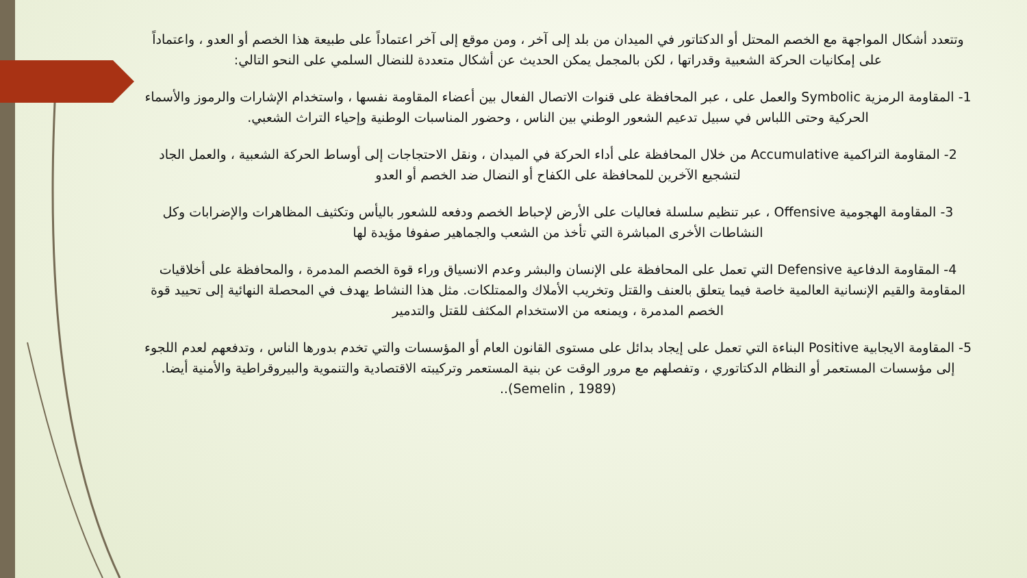وتتعدد أشكال المواجهة مع الخصم المحتل أو الدكتاتور في الميدان من بلد إلى آخر ، ومن موقع إلى آخر اعتماداً على طبيعة هذا الخصم أو العدو ، واعتماداً على إمكانيات الحركة الشعبية وقدراتها ، لكن بالمجمل يمكن الحديث عن أشكال متعددة للنضال السلمي على النحو التالي:
1- المقاومة الرمزية Symbolic والعمل على ، عبر المحافظة على قنوات الاتصال الفعال بين أعضاء المقاومة نفسها ، واستخدام الإشارات والرموز والأسماء الحركية وحتى اللباس في سبيل تدعيم الشعور الوطني بين الناس ، وحضور المناسبات الوطنية وإحياء التراث الشعبي.
2- المقاومة التراكمية Accumulative من خلال المحافظة على أداء الحركة في الميدان ، ونقل الاحتجاجات إلى أوساط الحركة الشعبية ، والعمل الجاد لتشجيع الآخرين للمحافظة على الكفاح أو النضال ضد الخصم أو العدو
3- المقاومة الهجومية Offensive ، عبر تنظيم سلسلة فعاليات على الأرض لإحباط الخصم ودفعه للشعور باليأس وتكثيف المظاهرات والإضرابات وكل النشاطات الأخرى المباشرة التي تأخذ من الشعب والجماهير صفوفا مؤيدة لها
4- المقاومة الدفاعية Defensive التي تعمل على المحافظة على الإنسان والبشر وعدم الانسياق وراء قوة الخصم المدمرة ، والمحافظة على أخلاقيات المقاومة والقيم الإنسانية العالمية خاصة فيما يتعلق بالعنف والقتل وتخريب الأملاك والممتلكات. مثل هذا النشاط يهدف في المحصلة النهائية إلى تحييد قوة الخصم المدمرة ، ويمنعه من الاستخدام المكثف للقتل والتدمير
5- المقاومة الايجابية Positive البناءة التي تعمل على إيجاد بدائل على مستوى القانون العام أو المؤسسات والتي تخدم بدورها الناس ، وتدفعهم لعدم اللجوء إلى مؤسسات المستعمر أو النظام الدكتاتوري ، وتفصلهم مع مرور الوقت عن بنية المستعمر وتركيبته الاقتصادية والتنموية والبيروقراطية والأمنية أيضا. (Semelin , 1989)..